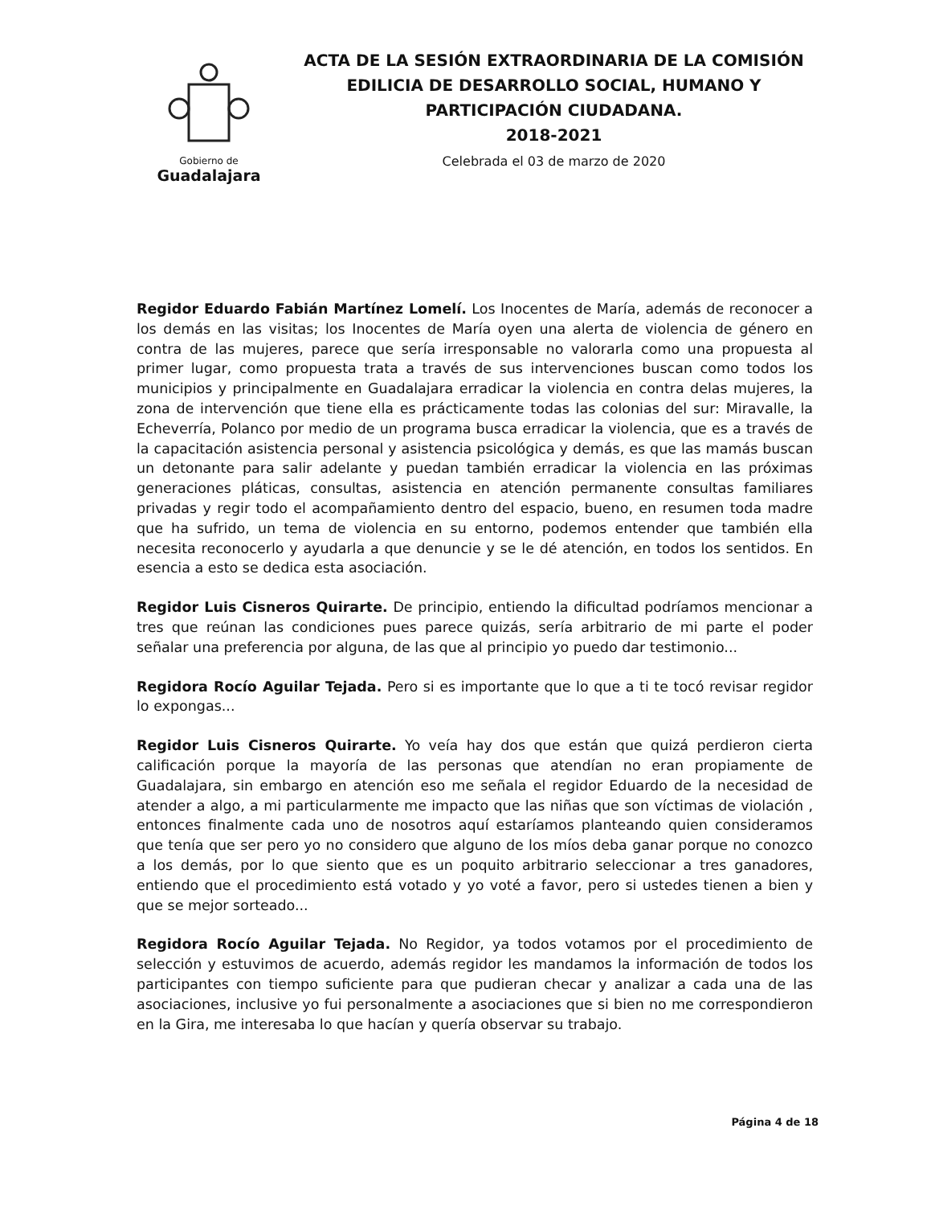Gobierno de
Guadalajara
ACTA DE LA SESIÓN EXTRAORDINARIA DE LA COMISIÓN EDILICIA DE DESARROLLO SOCIAL, HUMANO Y PARTICIPACIÓN CIUDADANA.
2018-2021
Celebrada el 03 de marzo de 2020
Regidor Eduardo Fabián Martínez Lomelí. Los Inocentes de María, además de reconocer a los demás en las visitas; los Inocentes de María oyen una alerta de violencia de género en contra de las mujeres, parece que sería irresponsable no valorarla como una propuesta al primer lugar, como propuesta trata a través de sus intervenciones buscan como todos los municipios y principalmente en Guadalajara erradicar la violencia en contra delas mujeres, la zona de intervención que tiene ella es prácticamente todas las colonias del sur: Miravalle, la Echeverría, Polanco por medio de un programa busca erradicar la violencia, que es a través de la capacitación asistencia personal y asistencia psicológica y demás, es que las mamás buscan un detonante para salir adelante y puedan también erradicar la violencia en las próximas generaciones pláticas, consultas, asistencia en atención permanente consultas familiares privadas y regir todo el acompañamiento dentro del espacio, bueno, en resumen toda madre que ha sufrido, un tema de violencia en su entorno, podemos entender que también ella necesita reconocerlo y ayudarla a que denuncie y se le dé atención, en todos los sentidos. En esencia a esto se dedica esta asociación.
Regidor Luis Cisneros Quirarte. De principio, entiendo la dificultad podríamos mencionar a tres que reúnan las condiciones pues parece quizás, sería arbitrario de mi parte el poder señalar una preferencia por alguna, de las que al principio yo puedo dar testimonio...
Regidora Rocío Aguilar Tejada. Pero si es importante que lo que a ti te tocó revisar regidor lo expongas...
Regidor Luis Cisneros Quirarte. Yo veía hay dos que están que quizá perdieron cierta calificación porque la mayoría de las personas que atendían no eran propiamente de Guadalajara, sin embargo en atención eso me señala el regidor Eduardo de la necesidad de atender a algo, a mi particularmente me impacto que las niñas que son víctimas de violación , entonces finalmente cada uno de nosotros aquí estaríamos planteando quien consideramos que tenía que ser pero yo no considero que alguno de los míos deba ganar porque no conozco a los demás, por lo que siento que es un poquito arbitrario seleccionar a tres ganadores, entiendo que el procedimiento está votado y yo voté a favor, pero si ustedes tienen a bien y que se mejor sorteado...
Regidora Rocío Aguilar Tejada. No Regidor, ya todos votamos por el procedimiento de selección y estuvimos de acuerdo, además regidor les mandamos la información de todos los participantes con tiempo suficiente para que pudieran checar y analizar a cada una de las asociaciones, inclusive yo fui personalmente a asociaciones que si bien no me correspondieron en la Gira, me interesaba lo que hacían y quería observar su trabajo.
Página 4 de 18